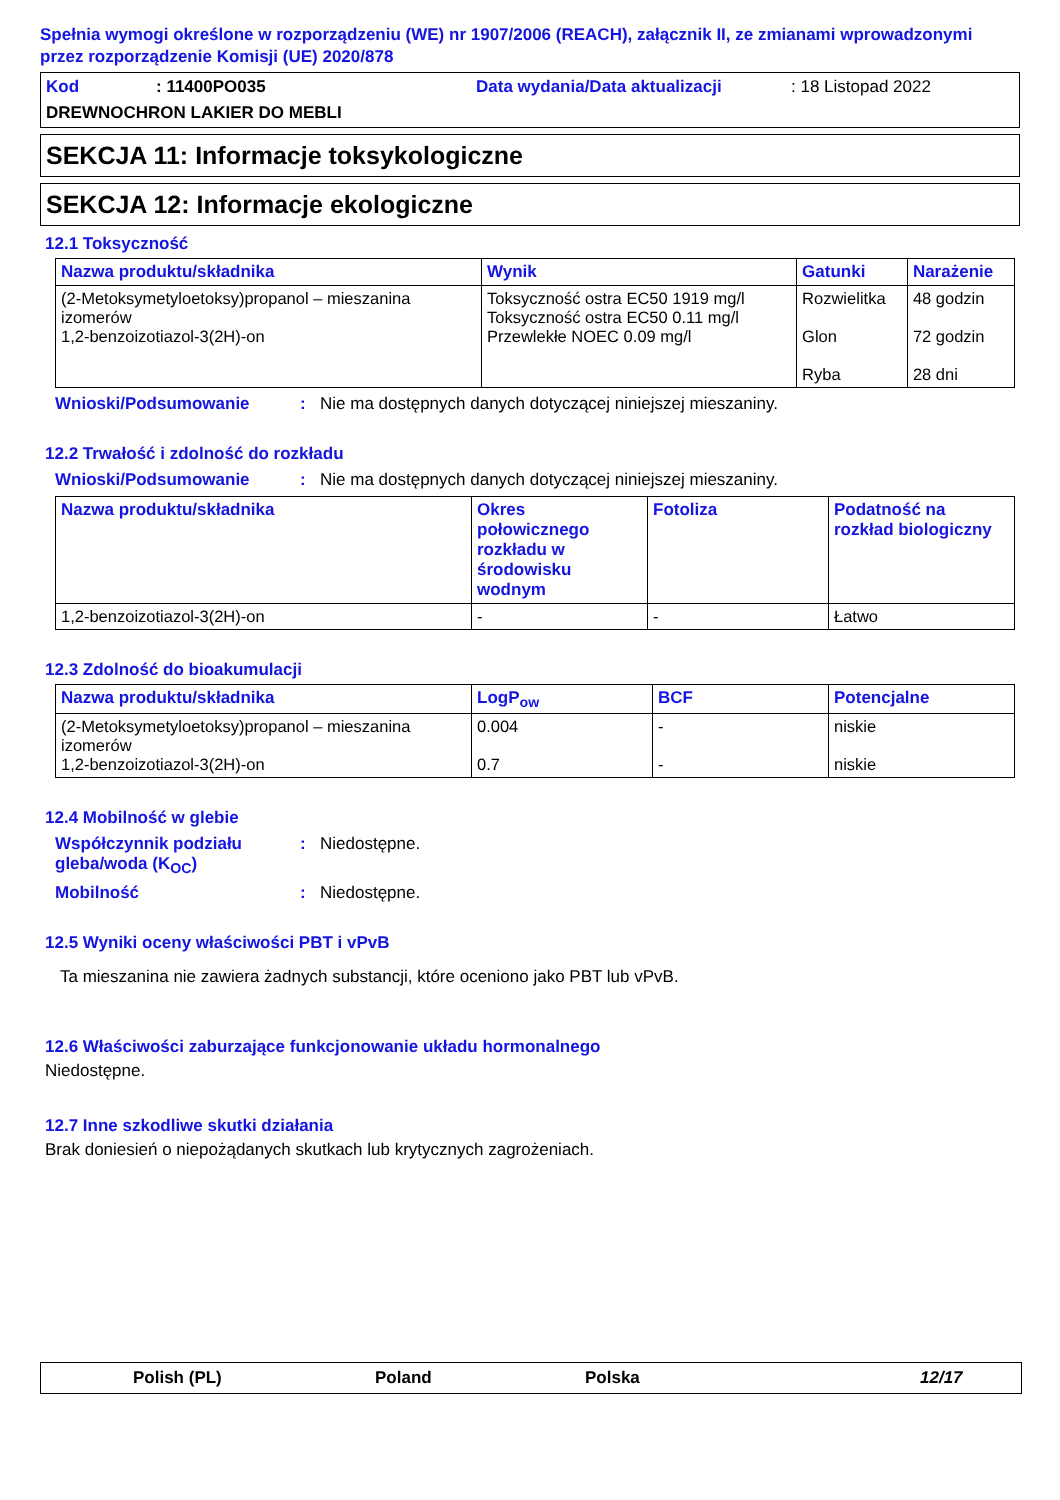Spełnia wymogi określone w rozporządzeniu (WE) nr 1907/2006 (REACH), załącznik II, ze zmianami wprowadzonymi przez rozporządzenie Komisji (UE) 2020/878
Kod: 11400PO035 Data wydania/Data aktualizacji: 18 Listopad 2022
DREWNOCHRON LAKIER DO MEBLI
SEKCJA 11: Informacje toksykologiczne
SEKCJA 12: Informacje ekologiczne
12.1 Toksyczność
| Nazwa produktu/składnika | Wynik | Gatunki | Narażenie |
| --- | --- | --- | --- |
| (2-Metoksymetyloetoksy)propanol – mieszanina izomerów 1,2-benzoizotiazol-3(2H)-on | Toksyczność ostra EC50 1919 mg/l Toksyczność ostra EC50 0.11 mg/l Przewlekłe NOEC 0.09 mg/l | Rozwielitka Glon Ryba | 48 godzin 72 godzin 28 dni |
Wnioski/Podsumowanie: Nie ma dostępnych danych dotyczącej niniejszej mieszaniny.
12.2 Trwałość i zdolność do rozkładu
Wnioski/Podsumowanie: Nie ma dostępnych danych dotyczącej niniejszej mieszaniny.
| Nazwa produktu/składnika | Okres połowicznego rozkładu w środowisku wodnym | Fotoliza | Podatność na rozkład biologiczny |
| --- | --- | --- | --- |
| 1,2-benzoizotiazol-3(2H)-on | - | - | Łatwo |
12.3 Zdolność do bioakumulacji
| Nazwa produktu/składnika | LogP<sub>ow</sub> | BCF | Potencjalne |
| --- | --- | --- | --- |
| (2-Metoksymetyloetoksy)propanol – mieszanina izomerów 1,2-benzoizotiazol-3(2H)-on | 0.004 0.7 | - - | niskie niskie |
12.4 Mobilność w glebie
Współczynnik podziału gleba/woda (K<sub>OC</sub>): Niedostępne.
Mobilność: Niedostępne.
12.5 Wyniki oceny właściwości PBT i vPvB
Ta mieszanina nie zawiera żadnych substancji, które oceniono jako PBT lub vPvB.
12.6 Właściwości zaburzające funkcjonowanie układu hormonalnego
Niedostępne.
12.7 Inne szkodliwe skutki działania
Brak doniesień o niepożądanych skutkach lub krytycznych zagrożeniach.
Polish (PL) Poland Polska 12/17